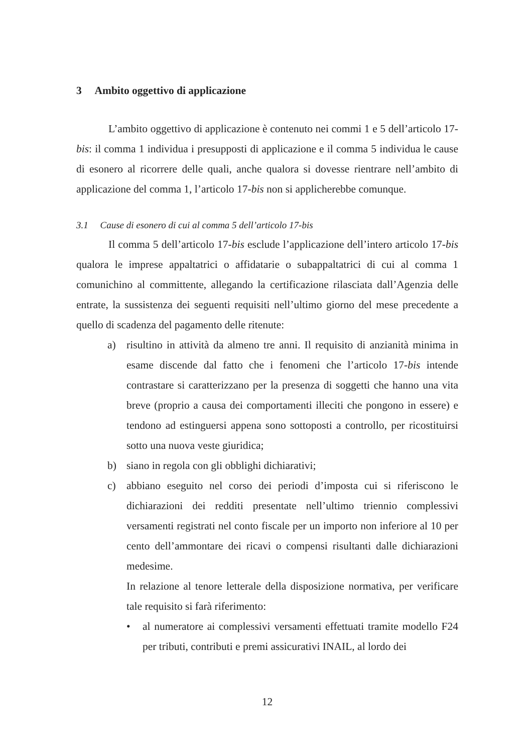3 Ambito oggettivo di applicazione
L’ambito oggettivo di applicazione è contenuto nei commi 1 e 5 dell’articolo 17-bis: il comma 1 individua i presupposti di applicazione e il comma 5 individua le cause di esonero al ricorrere delle quali, anche qualora si dovesse rientrare nell’ambito di applicazione del comma 1, l’articolo 17-bis non si applicherebbe comunque.
3.1 Cause di esonero di cui al comma 5 dell’articolo 17-bis
Il comma 5 dell’articolo 17-bis esclude l’applicazione dell’intero articolo 17-bis qualora le imprese appaltatrici o affidatarie o subappaltatrici di cui al comma 1 comunichino al committente, allegando la certificazione rilasciata dall’Agenzia delle entrate, la sussistenza dei seguenti requisiti nell’ultimo giorno del mese precedente a quello di scadenza del pagamento delle ritenute:
a) risultino in attività da almeno tre anni. Il requisito di anzianità minima in esame discende dal fatto che i fenomeni che l’articolo 17-bis intende contrastare si caratterizzano per la presenza di soggetti che hanno una vita breve (proprio a causa dei comportamenti illeciti che pongono in essere) e tendono ad estinguersi appena sono sottoposti a controllo, per ricostituirsi sotto una nuova veste giuridica;
b) siano in regola con gli obblighi dichiarativi;
c) abbiano eseguito nel corso dei periodi d’imposta cui si riferiscono le dichiarazioni dei redditi presentate nell’ultimo triennio complessivi versamenti registrati nel conto fiscale per un importo non inferiore al 10 per cento dell’ammontare dei ricavi o compensi risultanti dalle dichiarazioni medesime.
In relazione al tenore letterale della disposizione normativa, per verificare tale requisito si farà riferimento:
• al numeratore ai complessivi versamenti effettuati tramite modello F24 per tributi, contributi e premi assicurativi INAIL, al lordo dei
12